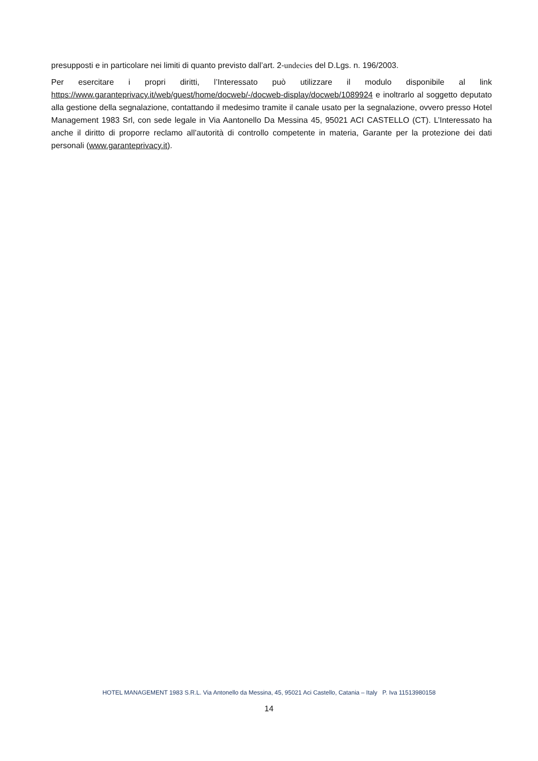presupposti e in particolare nei limiti di quanto previsto dall’art. 2-undecies del D.Lgs. n. 196/2003.
Per esercitare i propri diritti, l’Interessato può utilizzare il modulo disponibile al link https://www.garanteprivacy.it/web/guest/home/docweb/-/docweb-display/docweb/1089924 e inoltrarlo al soggetto deputato alla gestione della segnalazione, contattando il medesimo tramite il canale usato per la segnalazione, ovvero presso Hotel Management 1983 Srl, con sede legale in Via Aantonello Da Messina 45, 95021 ACI CASTELLO (CT). L’Interessato ha anche il diritto di proporre reclamo all’autorità di controllo competente in materia, Garante per la protezione dei dati personali (www.garanteprivacy.it).
HOTEL MANAGEMENT 1983 S.R.L. Via Antonello da Messina, 45, 95021 Aci Castello, Catania – Italy P. Iva 11513980158
14